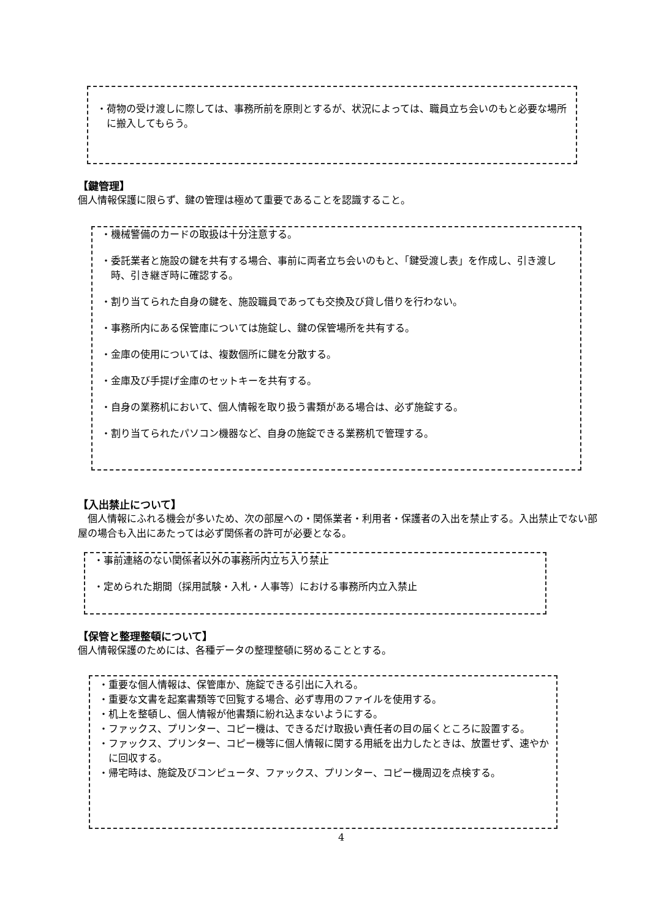・荷物の受け渡しに際しては、事務所前を原則とするが、状況によっては、職員立ち会いのもと必要な場所に搬入してもらう。
【鍵管理】
個人情報保護に限らず、鍵の管理は極めて重要であることを認識すること。
・機械警備のカードの取扱は十分注意する。
・委託業者と施設の鍵を共有する場合、事前に両者立ち会いのもと、「鍵受渡し表」を作成し、引き渡し時、引き継ぎ時に確認する。
・割り当てられた自身の鍵を、施設職員であっても交換及び貸し借りを行わない。
・事務所内にある保管庫については施錠し、鍵の保管場所を共有する。
・金庫の使用については、複数個所に鍵を分散する。
・金庫及び手提げ金庫のセットキーを共有する。
・自身の業務机において、個人情報を取り扱う書類がある場合は、必ず施錠する。
・割り当てられたパソコン機器など、自身の施錠できる業務机で管理する。
【入出禁止について】
　個人情報にふれる機会が多いため、次の部屋への・関係業者・利用者・保護者の入出を禁止する。入出禁止でない部屋の場合も入出にあたっては必ず関係者の許可が必要となる。
・事前連絡のない関係者以外の事務所内立ち入り禁止
・定められた期間（採用試験・入札・人事等）における事務所内立入禁止
【保管と整理整頓について】
個人情報保護のためには、各種データの整理整頓に努めることとする。
・重要な個人情報は、保管庫か、施錠できる引出に入れる。
・重要な文書を起案書類等で回覧する場合、必ず専用のファイルを使用する。
・机上を整頓し、個人情報が他書類に紛れ込まないようにする。
・ファックス、プリンター、コピー機は、できるだけ取扱い責任者の目の届くところに設置する。
・ファックス、プリンター、コピー機等に個人情報に関する用紙を出力したときは、放置せず、速やかに回収する。
・帰宅時は、施錠及びコンピュータ、ファックス、プリンター、コピー機周辺を点検する。
4